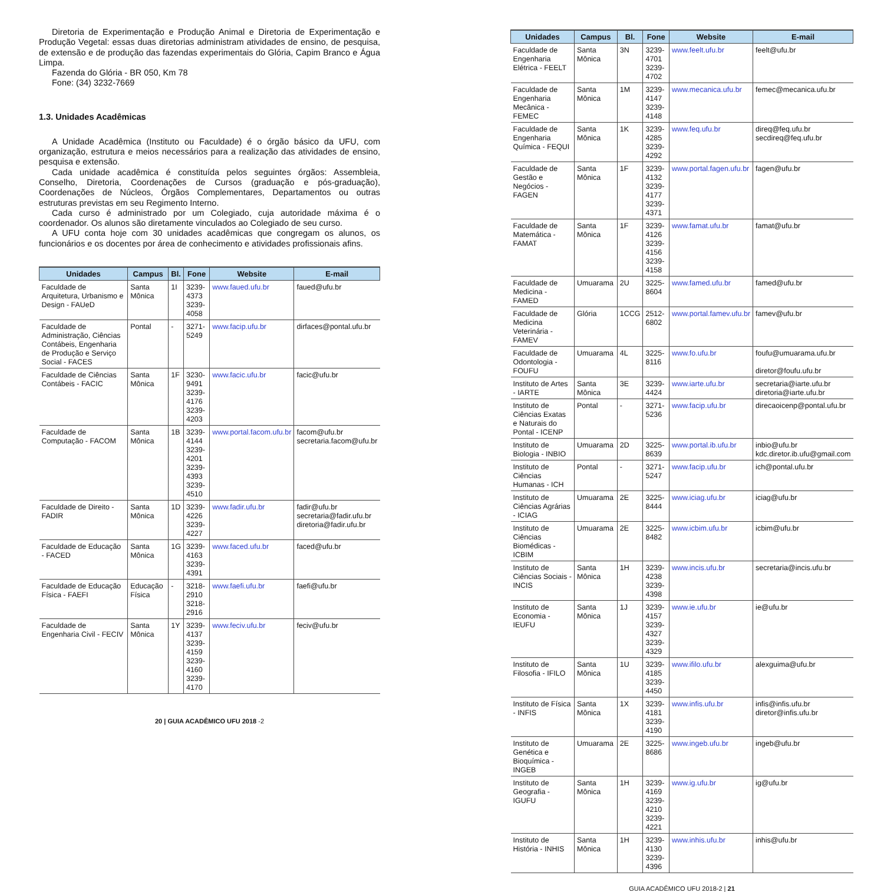Diretoria de Experimentação e Produção Animal e Diretoria de Experimentação e Produção Vegetal: essas duas diretorias administram atividades de ensino, de pesquisa, de extensão e de produção das fazendas experimentais do Glória, Capim Branco e Água Limpa.
Fazenda do Glória - BR 050, Km 78
Fone: (34) 3232-7669
1.3. Unidades Acadêmicas
A Unidade Acadêmica (Instituto ou Faculdade) é o órgão básico da UFU, com organização, estrutura e meios necessários para a realização das atividades de ensino, pesquisa e extensão.
Cada unidade acadêmica é constituída pelos seguintes órgãos: Assembleia, Conselho, Diretoria, Coordenações de Cursos (graduação e pós-graduação), Coordenações de Núcleos, Órgãos Complementares, Departamentos ou outras estruturas previstas em seu Regimento Interno.
Cada curso é administrado por um Colegiado, cuja autoridade máxima é o coordenador. Os alunos são diretamente vinculados ao Colegiado de seu curso.
A UFU conta hoje com 30 unidades acadêmicas que congregam os alunos, os funcionários e os docentes por área de conhecimento e atividades profissionais afins.
| Unidades | Campus | Bl. | Fone | Website | E-mail |
| --- | --- | --- | --- | --- | --- |
| Faculdade de Arquitetura, Urbanismo e Design - FAUeD | Santa Mônica | 1I | 3239-4373 3239-4058 | www.faued.ufu.br | faued@ufu.br |
| Faculdade de Administração, Ciências Contábeis, Engenharia de Produção e Serviço Social - FACES | Pontal | - | 3271-5249 | www.facip.ufu.br | dirfaces@pontal.ufu.br |
| Faculdade de Ciências Contábeis - FACIC | Santa Mônica | 1F | 3230-9491 3239-4176 3239-4203 | www.facic.ufu.br | facic@ufu.br |
| Faculdade de Computação - FACOM | Santa Mônica | 1B | 3239-4144 3239-4201 3239-4393 3239-4510 | www.portal.facom.ufu.br | facom@ufu.br secretaria.facom@ufu.br |
| Faculdade de Direito - FADIR | Santa Mônica | 1D | 3239-4226 3239-4227 | www.fadir.ufu.br | fadir@ufu.br secretaria@fadir.ufu.br diretoria@fadir.ufu.br |
| Faculdade de Educação - FACED | Santa Mônica | 1G | 3239-4163 3239-4391 | www.faced.ufu.br | faced@ufu.br |
| Faculdade de Educação Física - FAEFI | Educação Física | - | 3218-2910 3218-2916 | www.faefi.ufu.br | faefi@ufu.br |
| Faculdade de Engenharia Civil - FECIV | Santa Mônica | 1Y | 3239-4137 3239-4159 3239-4160 3239-4170 | www.feciv.ufu.br | feciv@ufu.br |
20 | GUIA ACADÊMICO UFU 2018 -2
| Unidades | Campus | Bl. | Fone | Website | E-mail |
| --- | --- | --- | --- | --- | --- |
| Faculdade de Engenharia Elétrica - FEELT | Santa Mônica | 3N | 3239-4701 3239-4702 | www.feelt.ufu.br | feelt@ufu.br |
| Faculdade de Engenharia Mecânica - FEMEC | Santa Mônica | 1M | 3239-4147 3239-4148 | www.mecanica.ufu.br | femec@mecanica.ufu.br |
| Faculdade de Engenharia Química - FEQUI | Santa Mônica | 1K | 3239-4285 3239-4292 | www.feq.ufu.br | direq@feq.ufu.br secdireq@feq.ufu.br |
| Faculdade de Gestão e Negócios - FAGEN | Santa Mônica | 1F | 3239-4132 3239-4177 3239-4371 | www.portal.fagen.ufu.br | fagen@ufu.br |
| Faculdade de Matemática - FAMAT | Santa Mônica | 1F | 3239-4126 3239-4156 3239-4158 | www.famat.ufu.br | famat@ufu.br |
| Faculdade de Medicina - FAMED | Umuarama | 2U | 3225-8604 | www.famed.ufu.br | famed@ufu.br |
| Faculdade de Medicina Veterinária - FAMEV | Glória | 1CCG | 2512-6802 | www.portal.famev.ufu.br | famev@ufu.br |
| Faculdade de Odontologia - FOUFU | Umuarama | 4L | 3225-8116 | www.fo.ufu.br | foufu@umuarama.ufu.br diretor@foufu.ufu.br |
| Instituto de Artes - IARTE | Santa Mônica | 3E | 3239-4424 | www.iarte.ufu.br | secretaria@iarte.ufu.br diretoria@iarte.ufu.br |
| Instituto de Ciências Exatas e Naturais do Pontal - ICENP | Pontal | - | 3271-5236 | www.facip.ufu.br | direcaoicenp@pontal.ufu.br |
| Instituto de Biologia - INBIO | Umuarama | 2D | 3225-8639 | www.portal.ib.ufu.br | inbio@ufu.br kdc.diretor.ib.ufu@gmail.com |
| Instituto de Ciências Humanas - ICH | Pontal | - | 3271-5247 | www.facip.ufu.br | ich@pontal.ufu.br |
| Instituto de Ciências Agrárias - ICIAG | Umuarama | 2E | 3225-8444 | www.iciag.ufu.br | iciag@ufu.br |
| Instituto de Ciências Biomédicas - ICBIM | Umuarama | 2E | 3225-8482 | www.icbim.ufu.br | icbim@ufu.br |
| Instituto de Ciências Sociais - INCIS | Santa Mônica | 1H | 3239-4238 3239-4398 | www.incis.ufu.br | secretaria@incis.ufu.br |
| Instituto de Economia - IEUFU | Santa Mônica | 1J | 3239-4157 3239-4327 3239-4329 | www.ie.ufu.br | ie@ufu.br |
| Instituto de Filosofia - IFILO | Santa Mônica | 1U | 3239-4185 3239-4450 | www.ifilo.ufu.br | alexguima@ufu.br |
| Instituto de Física - INFIS | Santa Mônica | 1X | 3239-4181 3239-4190 | www.infis.ufu.br | infis@infis.ufu.br diretor@infis.ufu.br |
| Instituto de Genética e Bioquímica - INGEB | Umuarama | 2E | 3225-8686 | www.ingeb.ufu.br | ingeb@ufu.br |
| Instituto de Geografia - IGUFU | Santa Mônica | 1H | 3239-4169 3239-4210 3239-4221 | www.ig.ufu.br | ig@ufu.br |
| Instituto de História - INHIS | Santa Mônica | 1H | 3239-4130 3239-4396 | www.inhis.ufu.br | inhis@ufu.br |
GUIA ACADÊMICO UFU 2018-2 | 21